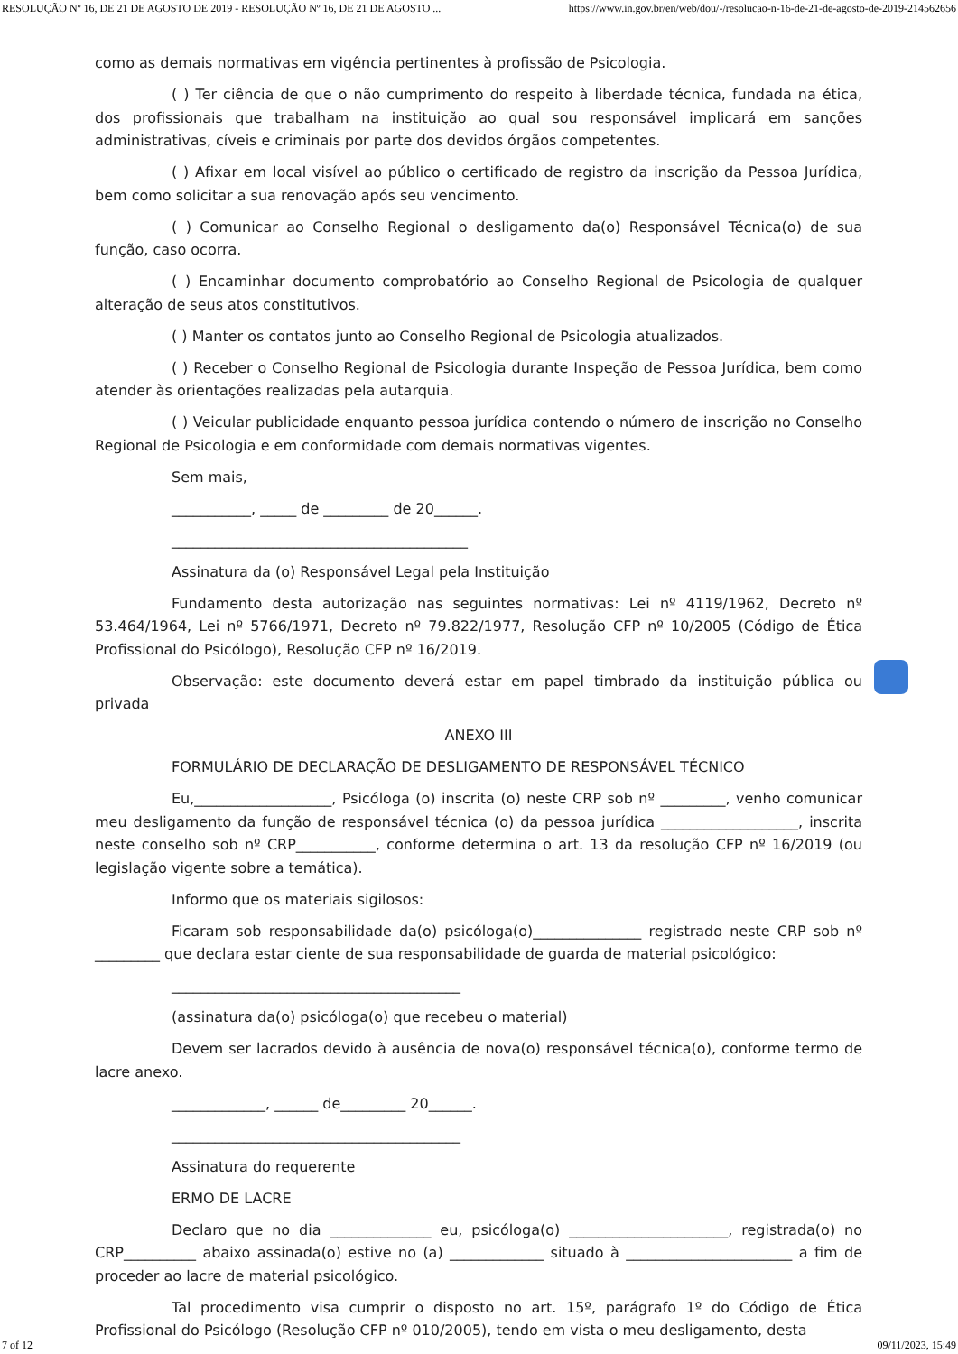RESOLUÇÃO Nº 16, DE 21 DE AGOSTO DE 2019 - RESOLUÇÃO Nº 16, DE 21 DE AGOSTO ... https://www.in.gov.br/en/web/dou/-/resolucao-n-16-de-21-de-agosto-de-2019-214562656
como as demais normativas em vigência pertinentes à profissão de Psicologia.
( ) Ter ciência de que o não cumprimento do respeito à liberdade técnica, fundada na ética, dos profissionais que trabalham na instituição ao qual sou responsável implicará em sanções administrativas, cíveis e criminais por parte dos devidos órgãos competentes.
( ) Afixar em local visível ao público o certificado de registro da inscrição da Pessoa Jurídica, bem como solicitar a sua renovação após seu vencimento.
( ) Comunicar ao Conselho Regional o desligamento da(o) Responsável Técnica(o) de sua função, caso ocorra.
( ) Encaminhar documento comprobatório ao Conselho Regional de Psicologia de qualquer alteração de seus atos constitutivos.
( ) Manter os contatos junto ao Conselho Regional de Psicologia atualizados.
( ) Receber o Conselho Regional de Psicologia durante Inspeção de Pessoa Jurídica, bem como atender às orientações realizadas pela autarquia.
( ) Veicular publicidade enquanto pessoa jurídica contendo o número de inscrição no Conselho Regional de Psicologia e em conformidade com demais normativas vigentes.
Sem mais,
___________, _____ de _________ de 20______.
_________________________________________
Assinatura da (o) Responsável Legal pela Instituição
Fundamento desta autorização nas seguintes normativas: Lei nº 4119/1962, Decreto nº 53.464/1964, Lei nº 5766/1971, Decreto nº 79.822/1977, Resolução CFP nº 10/2005 (Código de Ética Profissional do Psicólogo), Resolução CFP nº 16/2019.
Observação: este documento deverá estar em papel timbrado da instituição pública ou privada
ANEXO III
FORMULÁRIO DE DECLARAÇÃO DE DESLIGAMENTO DE RESPONSÁVEL TÉCNICO
Eu,___________________, Psicóloga (o) inscrita (o) neste CRP sob nº _________, venho comunicar meu desligamento da função de responsável técnica (o) da pessoa jurídica ___________________, inscrita neste conselho sob nº CRP___________, conforme determina o art. 13 da resolução CFP nº 16/2019 (ou legislação vigente sobre a temática).
Informo que os materiais sigilosos:
Ficaram sob responsabilidade da(o) psicóloga(o)_______________ registrado neste CRP sob nº _________ que declara estar ciente de sua responsabilidade de guarda de material psicológico:
________________________________________
(assinatura da(o) psicóloga(o) que recebeu o material)
Devem ser lacrados devido à ausência de nova(o) responsável técnica(o), conforme termo de lacre anexo.
_____________, ______ de_________ 20______.
________________________________________
Assinatura do requerente
ERMO DE LACRE
Declaro que no dia ______________ eu, psicóloga(o) ______________________, registrada(o) no CRP__________ abaixo assinada(o) estive no (a) _____________ situado à _______________________ a fim de proceder ao lacre de material psicológico.
Tal procedimento visa cumprir o disposto no art. 15º, parágrafo 1º do Código de Ética Profissional do Psicólogo (Resolução CFP nº 010/2005), tendo em vista o meu desligamento, desta
7 of 12 09/11/2023, 15:49